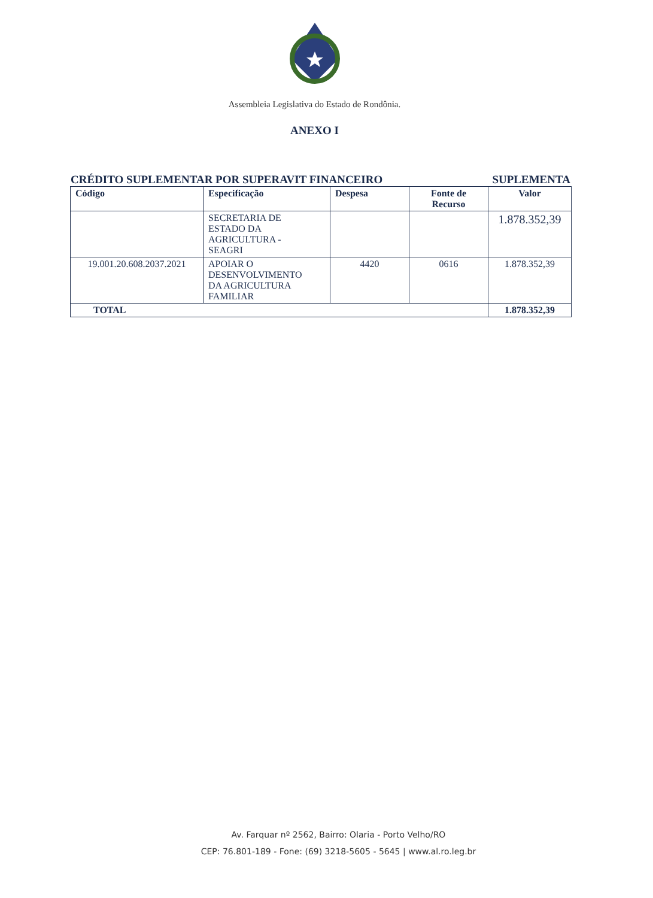Assembleia Legislativa do Estado de Rondônia.
ANEXO I
CRÉDITO SUPLEMENTAR POR SUPERAVIT FINANCEIRO SUPLEMENTA
| Código | Especificação | Despesa | Fonte de Recurso | Valor |
| --- | --- | --- | --- | --- |
| | SECRETARIA DE ESTADO DA AGRICULTURA - SEAGRI | | | 1.878.352,39 |
| 19.001.20.608.2037.2021 | APOIAR O DESENVOLVIMENTO DA AGRICULTURA FAMILIAR | 4420 | 0616 | 1.878.352,39 |
| TOTAL | | | | 1.878.352,39 |
Av. Farquar nº 2562, Bairro: Olaria - Porto Velho/RO
CEP: 76.801-189 - Fone: (69) 3218-5605 - 5645 | www.al.ro.leg.br